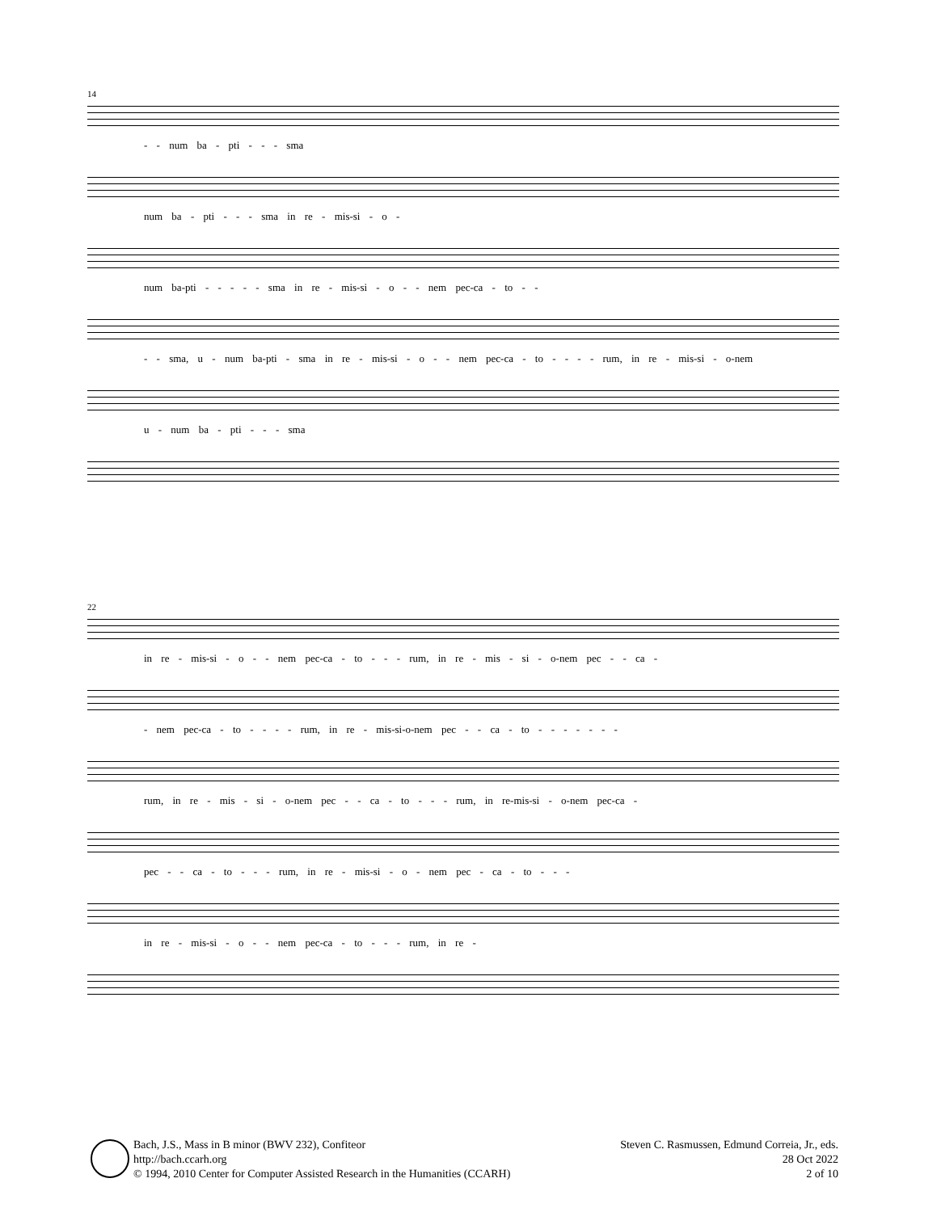14
- - num ba - pti - - - sma
num ba - pti - - - sma in re - mis-si - o -
num ba-pti - - - - - sma in re - mis-si - o - - nem pec-ca - to - -
- - sma, u - num ba-pti - sma in re - mis-si - o - - nem pec-ca - to - - - - rum, in re - mis-si - o-nem
u - num ba - pti - - - sma
22
in re - mis-si - o - - nem pec-ca - to - - - rum, in re - mis - si - o-nem pec - - ca -
- nem pec-ca - to - - - - rum, in re - mis-si-o-nem pec - - ca - to - - - - - - -
rum, in re - mis - si - o-nem pec - - ca - to - - - rum, in re-mis-si - o-nem pec-ca -
pec - - ca - to - - - rum, in re - mis-si - o - nem pec - ca - to - - -
in re - mis-si - o - - nem pec-ca - to - - - rum, in re -
Bach, J.S., Mass in B minor (BWV 232), Confiteor
http://bach.ccarh.org
© 1994, 2010 Center for Computer Assisted Research in the Humanities (CCARH)
Steven C. Rasmussen, Edmund Correia, Jr., eds.
28 Oct 2022
2 of 10